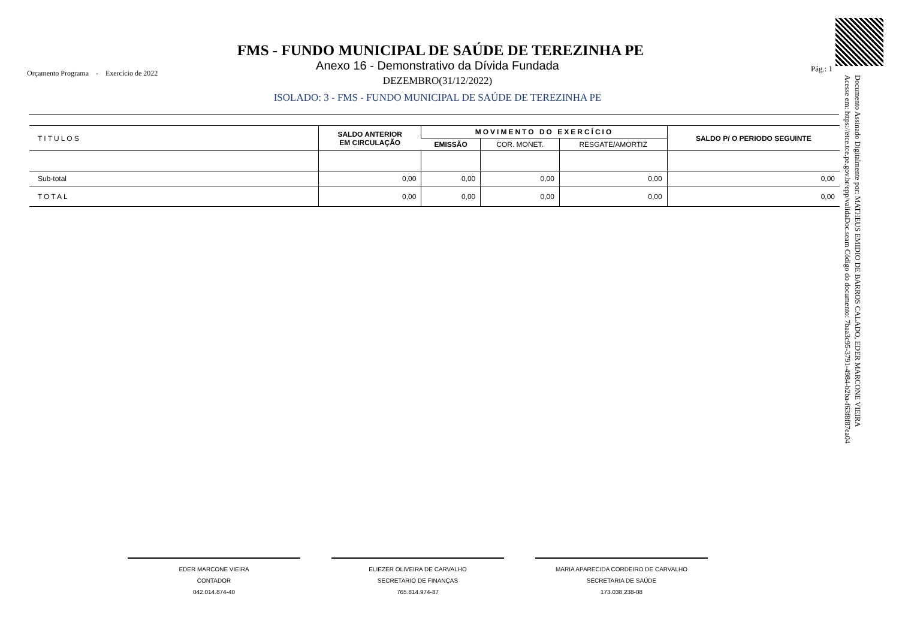FMS - FUNDO MUNICIPAL DE SAÚDE DE TEREZINHA PE
Anexo 16 - Demonstrativo da Dívida Fundada
Orçamento Programa - Exercício de 2022
Pág.: 1
DEZEMBRO(31/12/2022)
ISOLADO: 3 - FMS - FUNDO MUNICIPAL DE SAÚDE DE TEREZINHA PE
| TITULOS | SALDO ANTERIOR EM CIRCULAÇÃO | MOVIMENTO DO EXERCÍCIO | | | SALDO P/ O PERIODO SEGUINTE |
| --- | --- | --- | --- | --- | --- |
| | | EMISSÃO | COR. MONET. | RESGATE/AMORTIZ | |
| Sub-total | 0,00 | 0,00 | 0,00 | 0,00 | 0,00 |
| TOTAL | 0,00 | 0,00 | 0,00 | 0,00 | 0,00 |
Documento Assinado Digitalmente por: MATHEUS EMIDIO DE BARROS CALADO, EDER MARCONE VIEIRA
Acesse em: https://etce.tce.pe.gov.br/epp/validaDoc.seam Código do documento: 7baa3c95-3791-4984-b2ba-f63f8f87ea04
EDER MARCONE VIEIRA
CONTADOR
042.014.874-40
ELIEZER OLIVEIRA DE CARVALHO
SECRETARIO DE FINANÇAS
765.814.974-87
MARIA APARECIDA CORDEIRO DE CARVALHO
SECRETARIA DE SAÚDE
173.038.238-08